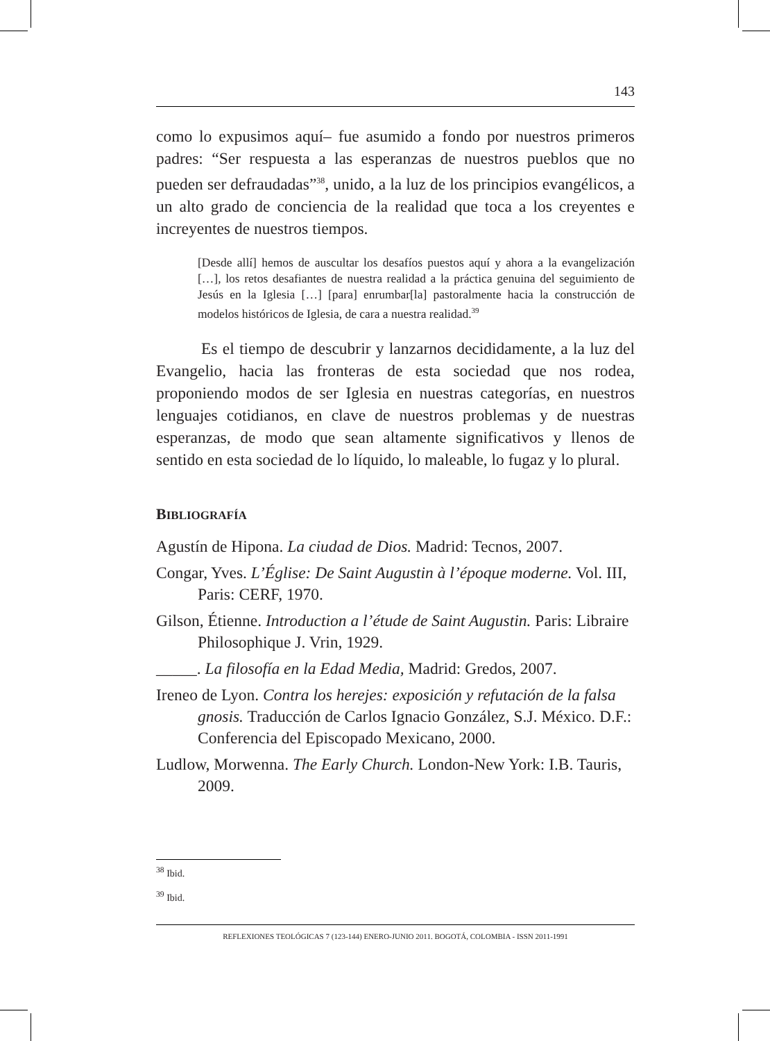143
como lo expusimos aquí– fue asumido a fondo por nuestros primeros padres: “Ser respuesta a las esperanzas de nuestros pueblos que no pueden ser defraudadas”<sup>38</sup>, unido, a la luz de los principios evangélicos, a un alto grado de conciencia de la realidad que toca a los creyentes e increyentes de nuestros tiempos.
[Desde allí] hemos de auscultar los desafíos puestos aquí y ahora a la evangelización […], los retos desafiantes de nuestra realidad a la práctica genuina del seguimiento de Jesús en la Iglesia […] [para] enrumbar[la] pastoralmente hacia la construcción de modelos históricos de Iglesia, de cara a nuestra realidad.<sup>39</sup>
Es el tiempo de descubrir y lanzarnos decididamente, a la luz del Evangelio, hacia las fronteras de esta sociedad que nos rodea, proponiendo modos de ser Iglesia en nuestras categorías, en nuestros lenguajes cotidianos, en clave de nuestros problemas y de nuestras esperanzas, de modo que sean altamente significativos y llenos de sentido en esta sociedad de lo líquido, lo maleable, lo fugaz y lo plural.
BIBLIOGRAFÍA
Agustín de Hipona. La ciudad de Dios. Madrid: Tecnos, 2007.
Congar, Yves. L’Église: De Saint Augustin à l’époque moderne. Vol. III, Paris: CERF, 1970.
Gilson, Étienne. Introduction a l’étude de Saint Augustin. Paris: Libraire Philosophique J. Vrin, 1929.
_____. La filosofía en la Edad Media, Madrid: Gredos, 2007.
Ireneo de Lyon. Contra los herejes: exposición y refutación de la falsa gnosis. Traducción de Carlos Ignacio González, S.J. México. D.F.: Conferencia del Episcopado Mexicano, 2000.
Ludlow, Morwenna. The Early Church. London-New York: I.B. Tauris, 2009.
<sup>38</sup> Ibid.
<sup>39</sup> Ibid.
REFLEXIONES TEOLÓGICAS 7 (123-144) ENERO-JUNIO 2011. BOGOTÁ, COLOMBIA - ISSN 2011-1991